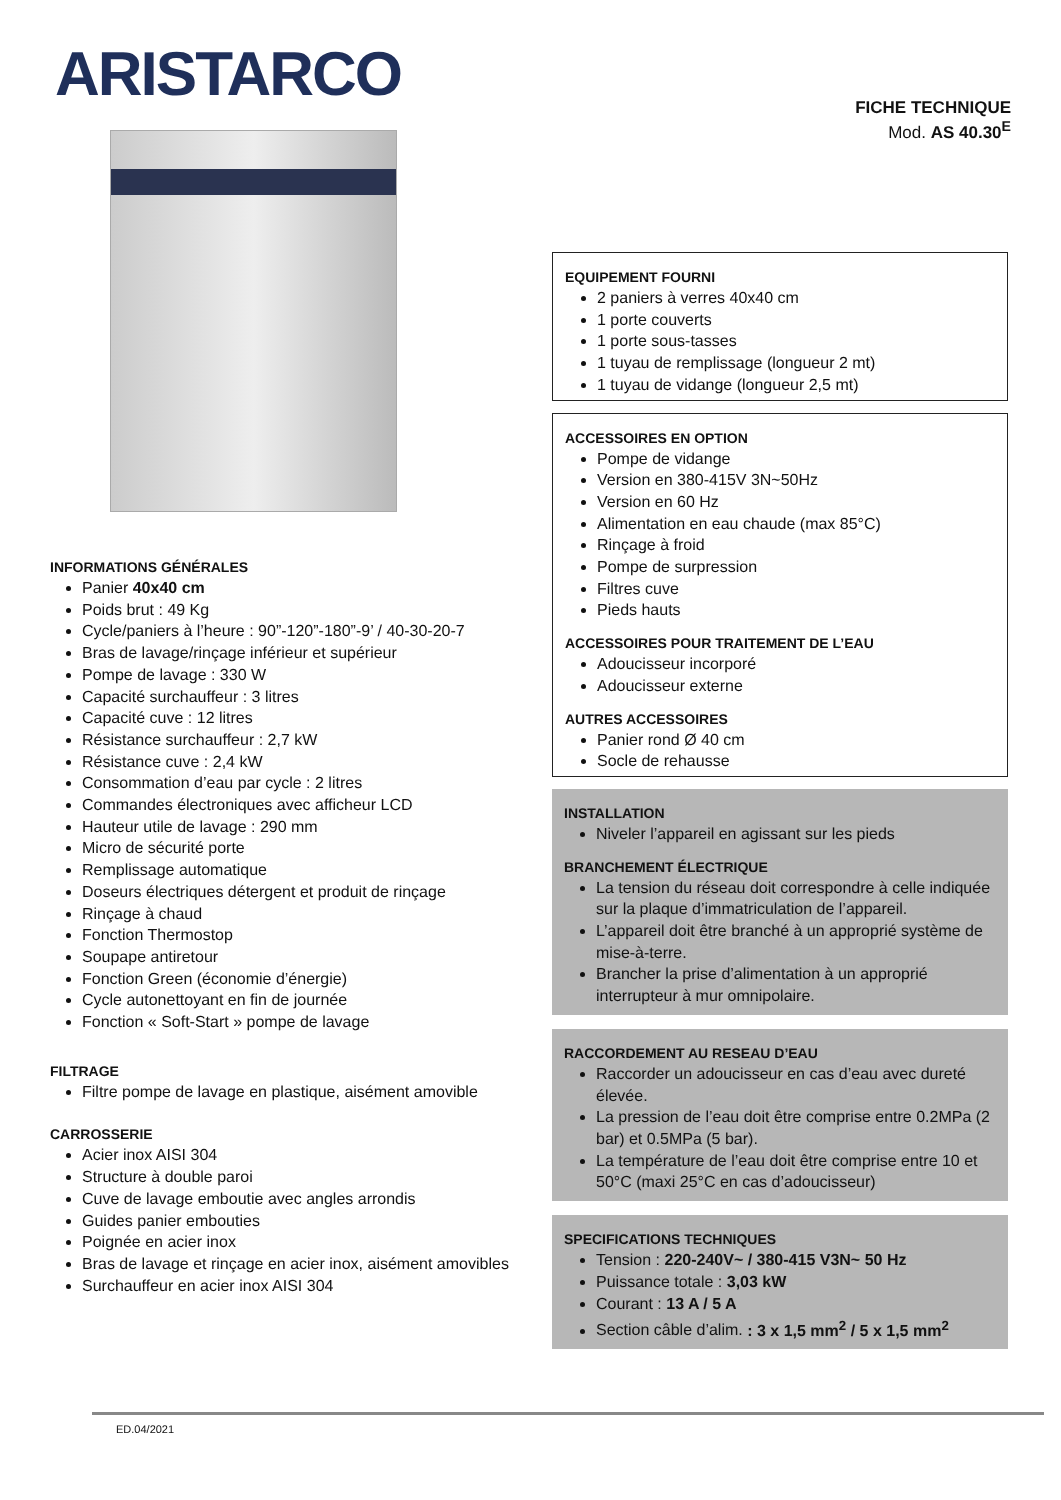ARISTARCO
FICHE TECHNIQUE
Mod. AS 40.30<sup>E</sup>
INFORMATIONS GÉNÉRALES
Panier 40x40 cm
Poids brut : 49 Kg
Cycle/paniers à l’heure : 90”-120”-180”-9’ / 40-30-20-7
Bras de lavage/rinçage inférieur et supérieur
Pompe de lavage : 330 W
Capacité surchauffeur : 3 litres
Capacité cuve : 12 litres
Résistance surchauffeur : 2,7 kW
Résistance cuve : 2,4 kW
Consommation d’eau par cycle : 2 litres
Commandes électroniques avec afficheur LCD
Hauteur utile de lavage : 290 mm
Micro de sécurité porte
Remplissage automatique
Doseurs électriques détergent et produit de rinçage
Rinçage à chaud
Fonction Thermostop
Soupape antiretour
Fonction Green (économie d’énergie)
Cycle autonettoyant en fin de journée
Fonction « Soft-Start » pompe de lavage
FILTRAGE
Filtre pompe de lavage en plastique, aisément amovible
CARROSSERIE
Acier inox AISI 304
Structure à double paroi
Cuve de lavage emboutie avec angles arrondis
Guides panier embouties
Poignée en acier inox
Bras de lavage et rinçage en acier inox, aisément amovibles
Surchauffeur en acier inox AISI 304
EQUIPEMENT FOURNI
2 paniers à verres 40x40 cm
1 porte couverts
1 porte sous-tasses
1 tuyau de remplissage (longueur 2 mt)
1 tuyau de vidange (longueur 2,5 mt)
ACCESSOIRES EN OPTION
Pompe de vidange
Version en 380-415V 3N~50Hz
Version en 60 Hz
Alimentation en eau chaude (max 85°C)
Rinçage à froid
Pompe de surpression
Filtres cuve
Pieds hauts
ACCESSOIRES POUR TRAITEMENT DE L’EAU
Adoucisseur incorporé
Adoucisseur externe
AUTRES ACCESSOIRES
Panier rond Ø 40 cm
Socle de rehausse
INSTALLATION
Niveler l’appareil en agissant sur les pieds
BRANCHEMENT ÉLECTRIQUE
La tension du réseau doit correspondre à celle indiquée sur la plaque d’immatriculation de l’appareil.
L’appareil doit être branché à un approprié système de mise-à-terre.
Brancher la prise d’alimentation à un approprié interrupteur à mur omnipolaire.
RACCORDEMENT AU RESEAU D’EAU
Raccorder un adoucisseur en cas d’eau avec dureté élevée.
La pression de l’eau doit être comprise entre 0.2MPa (2 bar) et 0.5MPa (5 bar).
La température de l’eau doit être comprise entre 10 et 50°C (maxi 25°C en cas d’adoucisseur)
SPECIFICATIONS TECHNIQUES
Tension : 220-240V~ / 380-415 V3N~ 50 Hz
Puissance totale : 3,03 kW
Courant : 13 A / 5 A
Section câble d’alim. : 3 x 1,5 mm<sup>2</sup> / 5 x 1,5 mm<sup>2</sup>
ED.04/2021